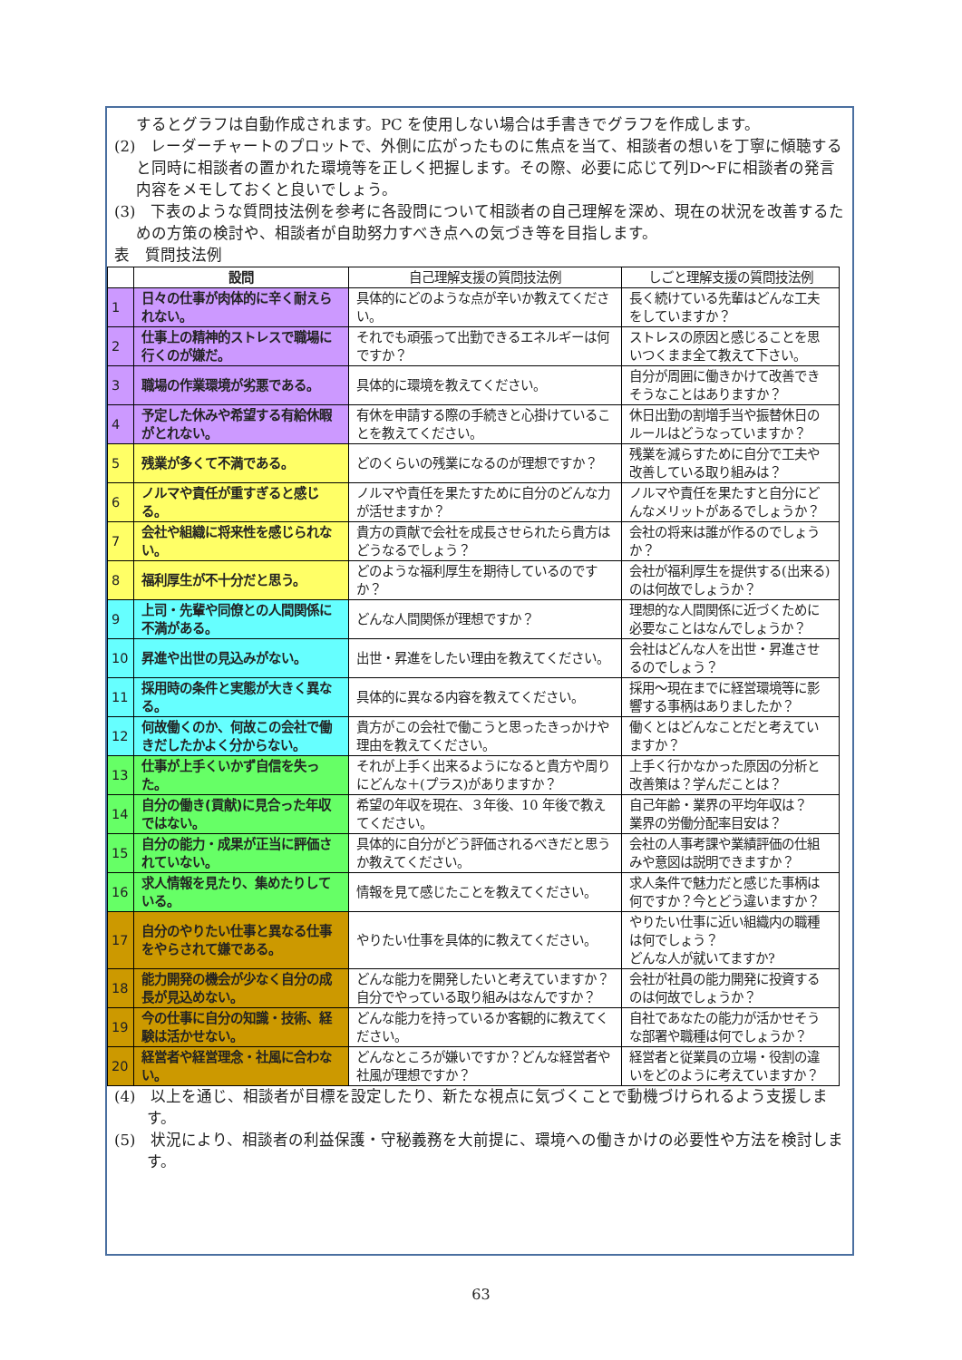するとグラフは自動作成されます。PC を使用しない場合は手書きでグラフを作成します。
(2)　レーダーチャートのプロットで、外側に広がったものに焦点を当て、相談者の想いを丁寧に傾聴すると同時に相談者の置かれた環境等を正しく把握します。その際、必要に応じて列D～Fに相談者の発言内容をメモしておくと良いでしょう。
(3)　下表のような質問技法例を参考に各設問について相談者の自己理解を深め、現在の状況を改善するための方策の検討や、相談者が自助努力すべき点への気づき等を目指します。
表　質問技法例
| | 設問 | 自己理解支援の質問技法例 | しごと理解支援の質問技法例 |
| --- | --- | --- | --- |
| 1 | 日々の仕事が肉体的に辛く耐えられない。 | 具体的にどのような点が辛いか教えてください。 | 長く続けている先輩はどんな工夫をしていますか？ |
| 2 | 仕事上の精神的ストレスで職場に行くのが嫌だ。 | それでも頑張って出勤できるエネルギーは何ですか？ | ストレスの原因と感じることを思いつくまま全て教えて下さい。 |
| 3 | 職場の作業環境が劣悪である。 | 具体的に環境を教えてください。 | 自分が周囲に働きかけて改善できそうなことはありますか？ |
| 4 | 予定した休みや希望する有給休暇がとれない。 | 有休を申請する際の手続きと心掛けていることを教えてください。 | 休日出勤の割増手当や振替休日のルールはどうなっていますか？ |
| 5 | 残業が多くて不満である。 | どのくらいの残業になるのが理想ですか？ | 残業を減らすために自分で工夫や改善している取り組みは？ |
| 6 | ノルマや責任が重すぎると感じる。 | ノルマや責任を果たすために自分のどんな力が活せますか？ | ノルマや責任を果たすと自分にどんなメリットがあるでしょうか？ |
| 7 | 会社や組織に将来性を感じられない。 | 貴方の貢献で会社を成長させられたら貴方はどうなるでしょう？ | 会社の将来は誰が作るのでしょうか？ |
| 8 | 福利厚生が不十分だと思う。 | どのような福利厚生を期待しているのですか？ | 会社が福利厚生を提供する(出来る)のは何故でしょうか？ |
| 9 | 上司・先輩や同僚との人間関係に不満がある。 | どんな人間関係が理想ですか？ | 理想的な人間関係に近づくために必要なことはなんでしょうか？ |
| 10 | 昇進や出世の見込みがない。 | 出世・昇進をしたい理由を教えてください。 | 会社はどんな人を出世・昇進させるのでしょう？ |
| 11 | 採用時の条件と実態が大きく異なる。 | 具体的に異なる内容を教えてください。 | 採用～現在までに経営環境等に影響する事柄はありましたか？ |
| 12 | 何故働くのか、何故この会社で働きだしたかよく分からない。 | 貴方がこの会社で働こうと思ったきっかけや理由を教えてください。 | 働くとはどんなことだと考えていますか？ |
| 13 | 仕事が上手くいかず自信を失った。 | それが上手く出来るようになると貴方や周りにどんな＋(プラス)がありますか？ | 上手く行かなかった原因の分析と改善策は？学んだことは？ |
| 14 | 自分の働き(貢献)に見合った年収ではない。 | 希望の年収を現在、３年後、10 年後で教えてください。 | 自己年齢・業界の平均年収は？ 業界の労働分配率目安は？ |
| 15 | 自分の能力・成果が正当に評価されていない。 | 具体的に自分がどう評価されるべきだと思うか教えてください。 | 会社の人事考課や業績評価の仕組みや意図は説明できますか？ |
| 16 | 求人情報を見たり、集めたりしている。 | 情報を見て感じたことを教えてください。 | 求人条件で魅力だと感じた事柄は何ですか？今とどう違いますか？ |
| 17 | 自分のやりたい仕事と異なる仕事をやらされて嫌である。 | やりたい仕事を具体的に教えてください。 | やりたい仕事に近い組織内の職種は何でしょう？ どんな人が就いてますか? |
| 18 | 能力開発の機会が少なく自分の成長が見込めない。 | どんな能力を開発したいと考えていますか？自分でやっている取り組みはなんですか？ | 会社が社員の能力開発に投資するのは何故でしょうか？ |
| 19 | 今の仕事に自分の知識・技術、経験は活かせない。 | どんな能力を持っているか客観的に教えてください。 | 自社であなたの能力が活かせそうな部署や職種は何でしょうか？ |
| 20 | 経営者や経営理念・社風に合わない。 | どんなところが嫌いですか？どんな経営者や社風が理想ですか？ | 経営者と従業員の立場・役割の違いをどのように考えていますか？ |
(4)　以上を通じ、相談者が目標を設定したり、新たな視点に気づくことで動機づけられるよう支援します。
(5)　状況により、相談者の利益保護・守秘義務を大前提に、環境への働きかけの必要性や方法を検討します。
63